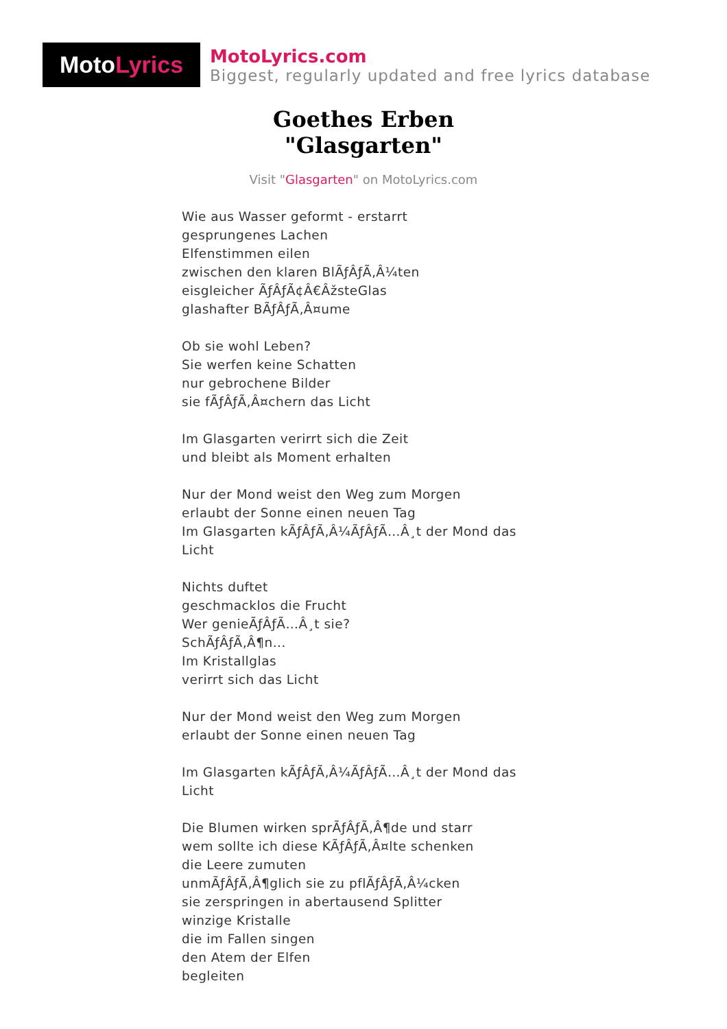Moto Lyrics
MotoLyrics.com
Biggest, regularly updated and free lyrics database
Goethes Erben
"Glasgarten"
Visit "Glasgarten" on MotoLyrics.com
Wie aus Wasser geformt - erstarrt
gesprungenes Lachen
Elfenstimmen eilen
zwischen den klaren BlÃƒÂƒÃ‚Â¼ten
eisgleicher ÃƒÂƒÃ¢Â€ÂžsteGlas
glashafter BÃƒÂƒÃ‚Â¤ume
Ob sie wohl Leben?
Sie werfen keine Schatten
nur gebrochene Bilder
sie fÃƒÂƒÃ‚Â¤chern das Licht
Im Glasgarten verirrt sich die Zeit
und bleibt als Moment erhalten
Nur der Mond weist den Weg zum Morgen
erlaubt der Sonne einen neuen Tag
Im Glasgarten kÃƒÂƒÃ‚Â¼ÃƒÂƒÃ…Â¸t der Mond das Licht
Nichts duftet
geschmacklos die Frucht
Wer genieÃƒÂƒÃ…Â¸t sie?
SchÃƒÂƒÃ‚Â¶n...
Im Kristallglas
verirrt sich das Licht
Nur der Mond weist den Weg zum Morgen
erlaubt der Sonne einen neuen Tag
Im Glasgarten kÃƒÂƒÃ‚Â¼ÃƒÂƒÃ…Â¸t der Mond das Licht
Die Blumen wirken sprÃƒÂƒÃ‚Â¶de und starr
wem sollte ich diese KÃƒÂƒÃ‚Â¤lte schenken
die Leere zumuten
unmÃƒÂƒÃ‚Â¶glich sie zu pflÃƒÂƒÃ‚Â¼cken
sie zerspringen in abertausend Splitter
winzige Kristalle
die im Fallen singen
den Atem der Elfen
begleiten